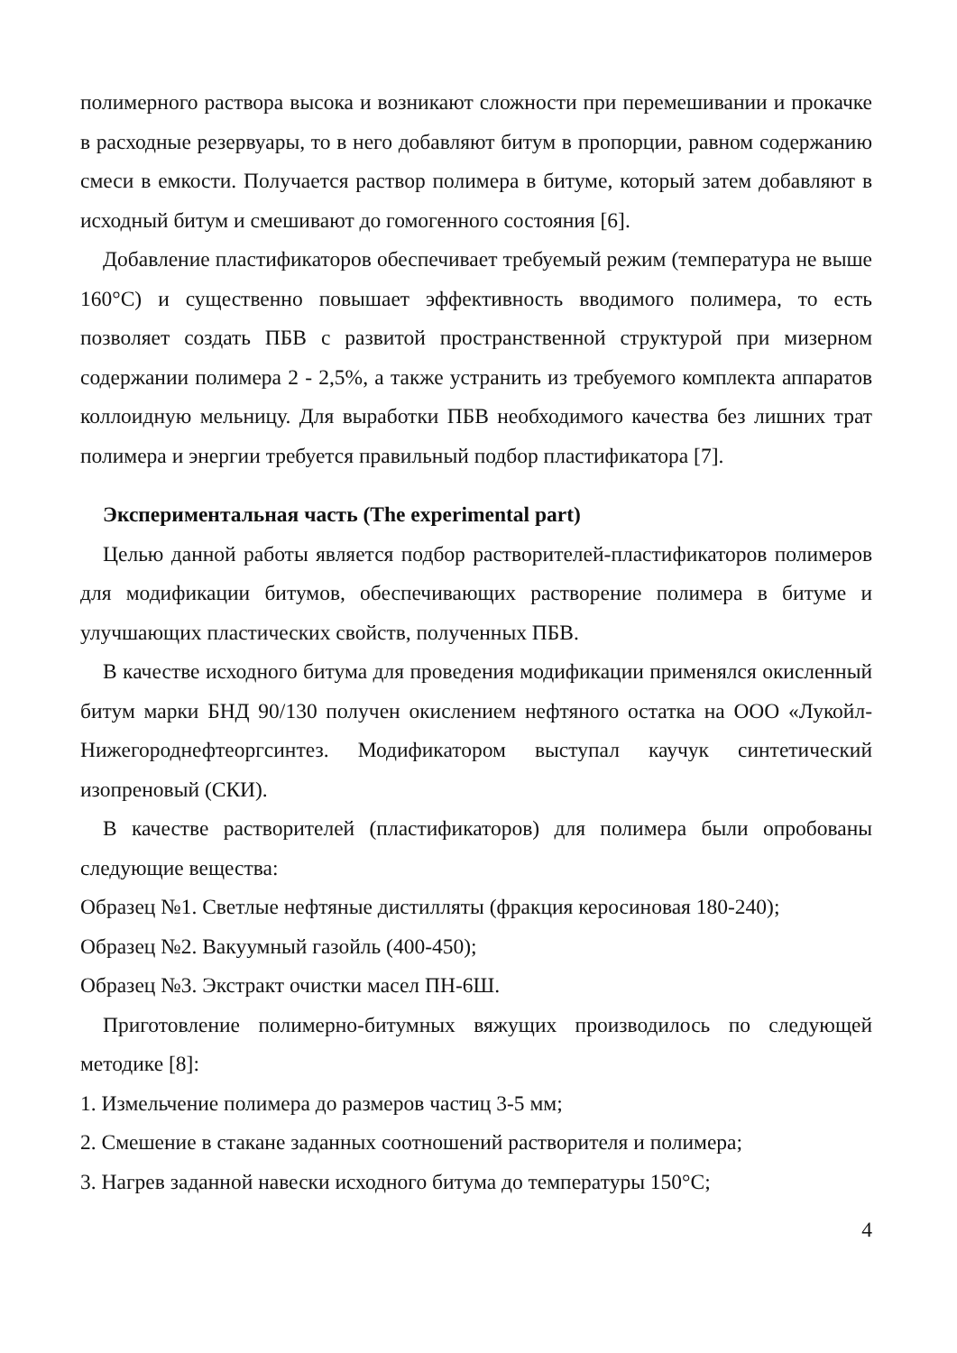полимерного раствора высока и возникают сложности при перемешивании и прокачке в расходные резервуары, то в него добавляют битум в пропорции, равном содержанию смеси в емкости. Получается раствор полимера в битуме, который затем добавляют в исходный битум и смешивают до гомогенного состояния [6].
Добавление пластификаторов обеспечивает требуемый режим (температура не выше 160°С) и существенно повышает эффективность вводимого полимера, то есть позволяет создать ПБВ с развитой пространственной структурой при мизерном содержании полимера 2 - 2,5%, а также устранить из требуемого комплекта аппаратов коллоидную мельницу. Для выработки ПБВ необходимого качества без лишних трат полимера и энергии требуется правильный подбор пластификатора [7].
Экспериментальная часть (The experimental part)
Целью данной работы является подбор растворителей-пластификаторов полимеров для модификации битумов, обеспечивающих растворение полимера в битуме и улучшающих пластических свойств, полученных ПБВ.
В качестве исходного битума для проведения модификации применялся окисленный битум марки БНД 90/130 получен окислением нефтяного остатка на ООО «Лукойл-Нижегороднефтеоргсинтез. Модификатором выступал каучук синтетический изопреновый (СКИ).
В качестве растворителей (пластификаторов) для полимера были опробованы следующие вещества:
Образец №1. Светлые нефтяные дистилляты (фракция керосиновая 180-240);
Образец №2. Вакуумный газойль (400-450);
Образец №3. Экстракт очистки масел ПН-6Ш.
Приготовление полимерно-битумных вяжущих производилось по следующей методике [8]:
1. Измельчение полимера до размеров частиц 3-5 мм;
2. Смешение в стакане заданных соотношений растворителя и полимера;
3. Нагрев заданной навески исходного битума до температуры 150°С;
4